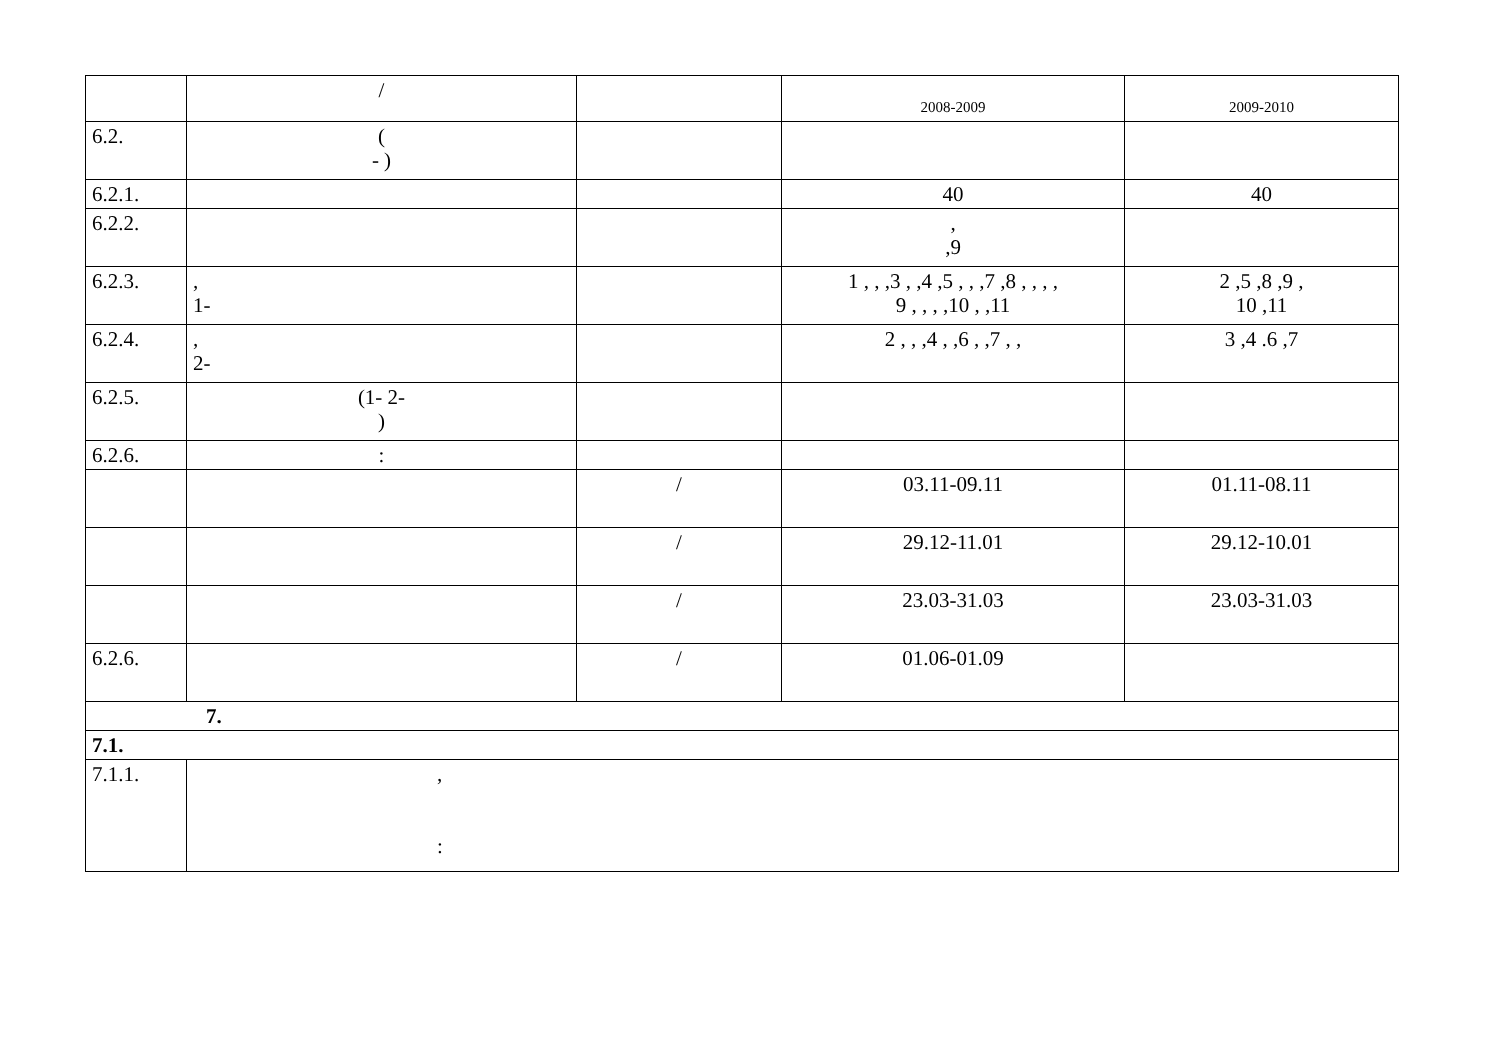| | / | | 2008-2009 | 2009-2010 |
| 6.2. | ( - ) | | | |
| 6.2.1. | | | 40 | 40 |
| 6.2.2. | | | , ,9 | |
| 6.2.3. | , 1- | | 1 , , ,3 , ,4 ,5 , , ,7 ,8 , , , , 9 , , , ,10 , ,11 | 2 ,5 ,8 ,9 , 10 ,11 |
| 6.2.4. | , 2- | | 2 , , ,4 , ,6 , ,7 , , | 3 ,4 .6 ,7 |
| 6.2.5. | (1- 2- ) | | | |
| 6.2.6. | : | | | |
| | | / | 03.11-09.11 | 01.11-08.11 |
| | | / | 29.12-11.01 | 29.12-10.01 |
| | | / | 23.03-31.03 | 23.03-31.03 |
| 6.2.6. | | / | 01.06-01.09 | |
| 7. | | | | |
| 7.1. | | | | |
| 7.1.1. | , : | | | |